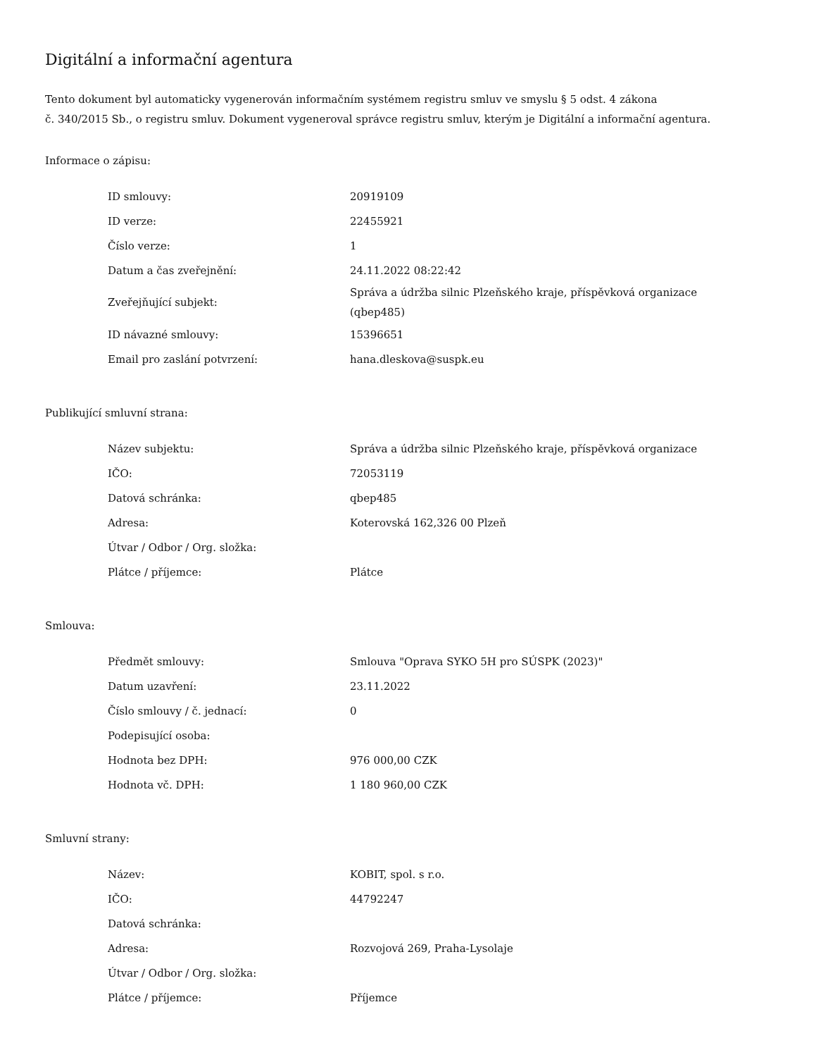Digitální a informační agentura
Tento dokument byl automaticky vygenerován informačním systémem registru smluv ve smyslu § 5 odst. 4 zákona
č. 340/2015 Sb., o registru smluv. Dokument vygeneroval správce registru smluv, kterým je Digitální a informační agentura.
Informace o zápisu:
| ID smlouvy: | 20919109 |
| ID verze: | 22455921 |
| Číslo verze: | 1 |
| Datum a čas zveřejnění: | 24.11.2022 08:22:42 |
| Zveřejňující subjekt: | Správa a údržba silnic Plzeňského kraje, příspěvková organizace (qbep485) |
| ID návazné smlouvy: | 15396651 |
| Email pro zaslání potvrzení: | hana.dleskova@suspk.eu |
Publikující smluvní strana:
| Název subjektu: | Správa a údržba silnic Plzeňského kraje, příspěvková organizace |
| IČO: | 72053119 |
| Datová schránka: | qbep485 |
| Adresa: | Koterovská 162,326 00 Plzeň |
| Útvar / Odbor / Org. složka: | |
| Plátce / příjemce: | Plátce |
Smlouva:
| Předmět smlouvy: | Smlouva "Oprava SYKO 5H pro SÚSPK (2023)" |
| Datum uzavření: | 23.11.2022 |
| Číslo smlouvy / č. jednací: | 0 |
| Podepisující osoba: | |
| Hodnota bez DPH: | 976 000,00 CZK |
| Hodnota vč. DPH: | 1 180 960,00 CZK |
Smluvní strany:
| Název: | KOBIT, spol. s r.o. |
| IČO: | 44792247 |
| Datová schránka: | |
| Adresa: | Rozvojová 269, Praha-Lysolaje |
| Útvar / Odbor / Org. složka: | |
| Plátce / příjemce: | Příjemce |